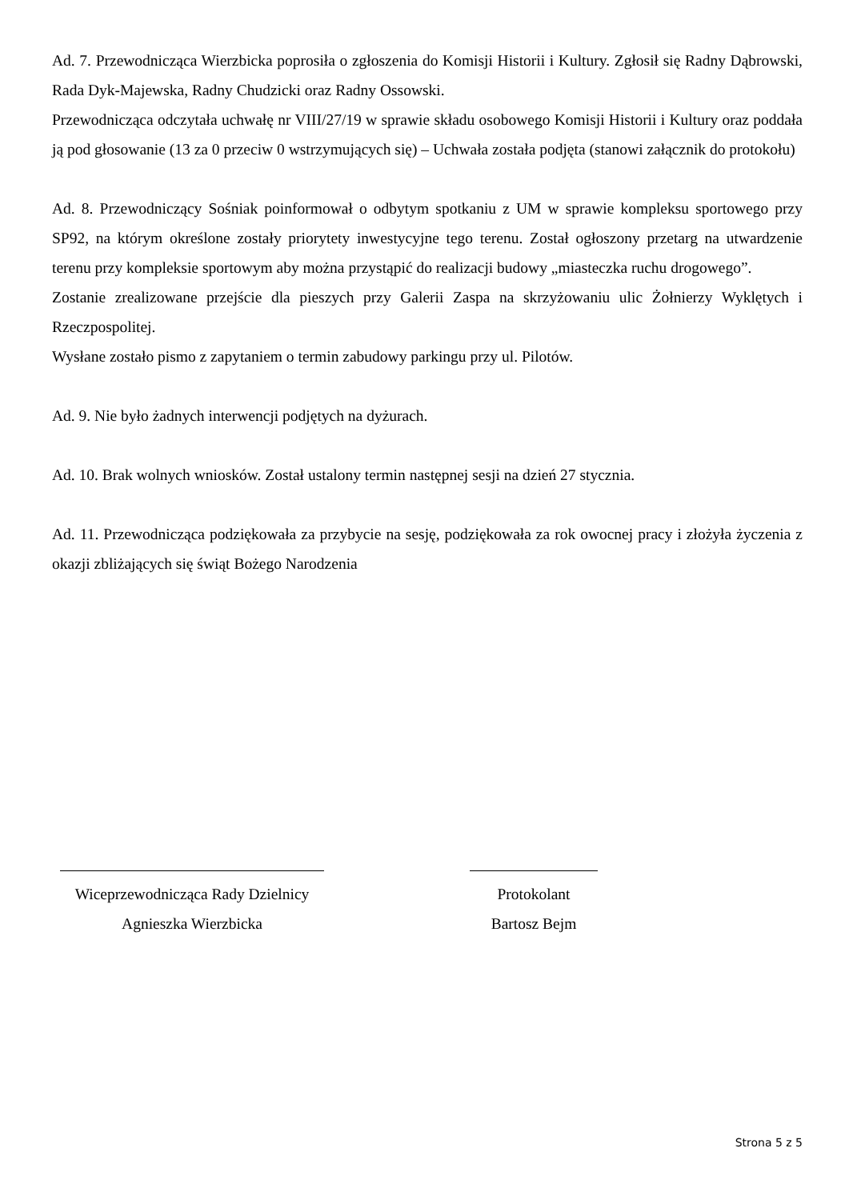Ad. 7. Przewodnicząca Wierzbicka poprosiła o zgłoszenia do Komisji Historii i Kultury. Zgłosił się Radny Dąbrowski, Rada Dyk-Majewska, Radny Chudzicki oraz Radny Ossowski.
Przewodnicząca odczytała uchwałę nr VIII/27/19 w sprawie składu osobowego Komisji Historii i Kultury oraz poddała ją pod głosowanie (13 za 0 przeciw 0 wstrzymujących się) – Uchwała została podjęta (stanowi załącznik do protokołu)
Ad. 8. Przewodniczący Sośniak poinformował o odbytym spotkaniu z UM w sprawie kompleksu sportowego przy SP92, na którym określone zostały priorytety inwestycyjne tego terenu. Został ogłoszony przetarg na utwardzenie terenu przy kompleksie sportowym aby można przystąpić do realizacji budowy „miasteczka ruchu drogowego”.
Zostanie zrealizowane przejście dla pieszych przy Galerii Zaspa na skrzyżowaniu ulic Żołnierzy Wyklętych i Rzeczpospolitej.
Wysłane zostało pismo z zapytaniem o termin zabudowy parkingu przy ul. Pilotów.
Ad. 9. Nie było żadnych interwencji podjętych na dyżurach.
Ad. 10. Brak wolnych wniosków. Został ustalony termin następnej sesji na dzień 27 stycznia.
Ad. 11. Przewodnicząca podziękowała za przybycie na sesję, podziękowała za rok owocnej pracy i złożyła życzenia z okazji zbliżających się świąt Bożego Narodzenia
Wiceprzewodnicząca Rady Dzielnicy
Agnieszka Wierzbicka
Protokolant
Bartosz Bejm
Strona 5 z 5